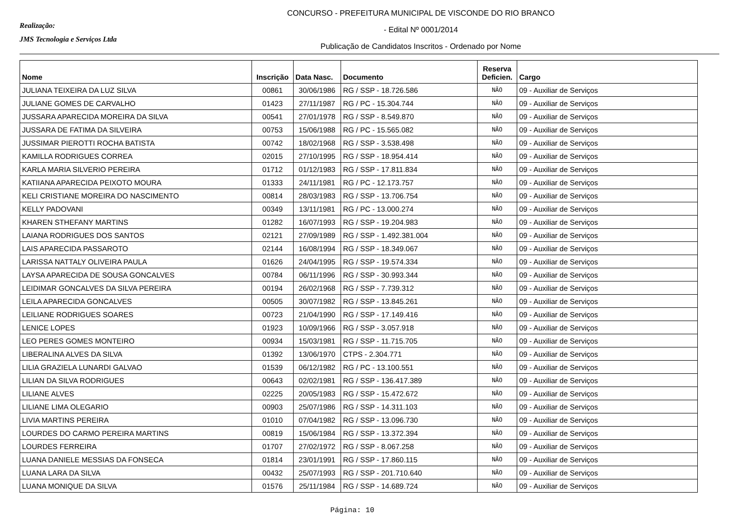Realização:
JMS Tecnologia e Serviços Ltda
CONCURSO - PREFEITURA MUNICIPAL DE VISCONDE DO RIO BRANCO
- Edital Nº 0001/2014
Publicação de Candidatos Inscritos - Ordenado por Nome
| Nome | Inscrição | Data Nasc. | Documento | Reserva Deficien. | Cargo |
| --- | --- | --- | --- | --- | --- |
| JULIANA TEIXEIRA DA LUZ SILVA | 00861 | 30/06/1986 | RG / SSP - 18.726.586 | NÃO | 09 - Auxiliar de Serviços |
| JULIANE GOMES DE CARVALHO | 01423 | 27/11/1987 | RG / PC - 15.304.744 | NÃO | 09 - Auxiliar de Serviços |
| JUSSARA APARECIDA MOREIRA DA SILVA | 00541 | 27/01/1978 | RG / SSP - 8.549.870 | NÃO | 09 - Auxiliar de Serviços |
| JUSSARA DE FATIMA DA SILVEIRA | 00753 | 15/06/1988 | RG / PC - 15.565.082 | NÃO | 09 - Auxiliar de Serviços |
| JUSSIMAR PIEROTTI ROCHA BATISTA | 00742 | 18/02/1968 | RG / SSP - 3.538.498 | NÃO | 09 - Auxiliar de Serviços |
| KAMILLA RODRIGUES CORREA | 02015 | 27/10/1995 | RG / SSP - 18.954.414 | NÃO | 09 - Auxiliar de Serviços |
| KARLA MARIA SILVERIO PEREIRA | 01712 | 01/12/1983 | RG / SSP - 17.811.834 | NÃO | 09 - Auxiliar de Serviços |
| KATIIANA APARECIDA PEIXOTO MOURA | 01333 | 24/11/1981 | RG / PC - 12.173.757 | NÃO | 09 - Auxiliar de Serviços |
| KELI CRISTIANE MOREIRA DO NASCIMENTO | 00814 | 28/03/1983 | RG / SSP - 13.706.754 | NÃO | 09 - Auxiliar de Serviços |
| KELLY PADOVANI | 00349 | 13/11/1981 | RG / PC - 13.000.274 | NÃO | 09 - Auxiliar de Serviços |
| KHAREN STHEFANY MARTINS | 01282 | 16/07/1993 | RG / SSP - 19.204.983 | NÃO | 09 - Auxiliar de Serviços |
| LAIANA RODRIGUES DOS SANTOS | 02121 | 27/09/1989 | RG / SSP - 1.492.381.004 | NÃO | 09 - Auxiliar de Serviços |
| LAIS APARECIDA PASSAROTO | 02144 | 16/08/1994 | RG / SSP - 18.349.067 | NÃO | 09 - Auxiliar de Serviços |
| LARISSA NATTALY OLIVEIRA PAULA | 01626 | 24/04/1995 | RG / SSP - 19.574.334 | NÃO | 09 - Auxiliar de Serviços |
| LAYSA APARECIDA DE SOUSA GONCALVES | 00784 | 06/11/1996 | RG / SSP - 30.993.344 | NÃO | 09 - Auxiliar de Serviços |
| LEIDIMAR GONCALVES DA SILVA PEREIRA | 00194 | 26/02/1968 | RG / SSP - 7.739.312 | NÃO | 09 - Auxiliar de Serviços |
| LEILA APARECIDA GONCALVES | 00505 | 30/07/1982 | RG / SSP - 13.845.261 | NÃO | 09 - Auxiliar de Serviços |
| LEILIANE RODRIGUES SOARES | 00723 | 21/04/1990 | RG / SSP - 17.149.416 | NÃO | 09 - Auxiliar de Serviços |
| LENICE LOPES | 01923 | 10/09/1966 | RG / SSP - 3.057.918 | NÃO | 09 - Auxiliar de Serviços |
| LEO PERES GOMES MONTEIRO | 00934 | 15/03/1981 | RG / SSP - 11.715.705 | NÃO | 09 - Auxiliar de Serviços |
| LIBERALINA ALVES DA SILVA | 01392 | 13/06/1970 | CTPS - 2.304.771 | NÃO | 09 - Auxiliar de Serviços |
| LILIA GRAZIELA LUNARDI GALVAO | 01539 | 06/12/1982 | RG / PC - 13.100.551 | NÃO | 09 - Auxiliar de Serviços |
| LILIAN DA SILVA RODRIGUES | 00643 | 02/02/1981 | RG / SSP - 136.417.389 | NÃO | 09 - Auxiliar de Serviços |
| LILIANE ALVES | 02225 | 20/05/1983 | RG / SSP - 15.472.672 | NÃO | 09 - Auxiliar de Serviços |
| LILIANE LIMA OLEGARIO | 00903 | 25/07/1986 | RG / SSP - 14.311.103 | NÃO | 09 - Auxiliar de Serviços |
| LIVIA MARTINS PEREIRA | 01010 | 07/04/1982 | RG / SSP - 13.096.730 | NÃO | 09 - Auxiliar de Serviços |
| LOURDES DO CARMO PEREIRA MARTINS | 00819 | 15/06/1984 | RG / SSP - 13.372.394 | NÃO | 09 - Auxiliar de Serviços |
| LOURDES FERREIRA | 01707 | 27/02/1972 | RG / SSP - 8.067.258 | NÃO | 09 - Auxiliar de Serviços |
| LUANA DANIELE MESSIAS DA FONSECA | 01814 | 23/01/1991 | RG / SSP - 17.860.115 | NÃO | 09 - Auxiliar de Serviços |
| LUANA LARA DA SILVA | 00432 | 25/07/1993 | RG / SSP - 201.710.640 | NÃO | 09 - Auxiliar de Serviços |
| LUANA MONIQUE DA SILVA | 01576 | 25/11/1984 | RG / SSP - 14.689.724 | NÃO | 09 - Auxiliar de Serviços |
Página: 10